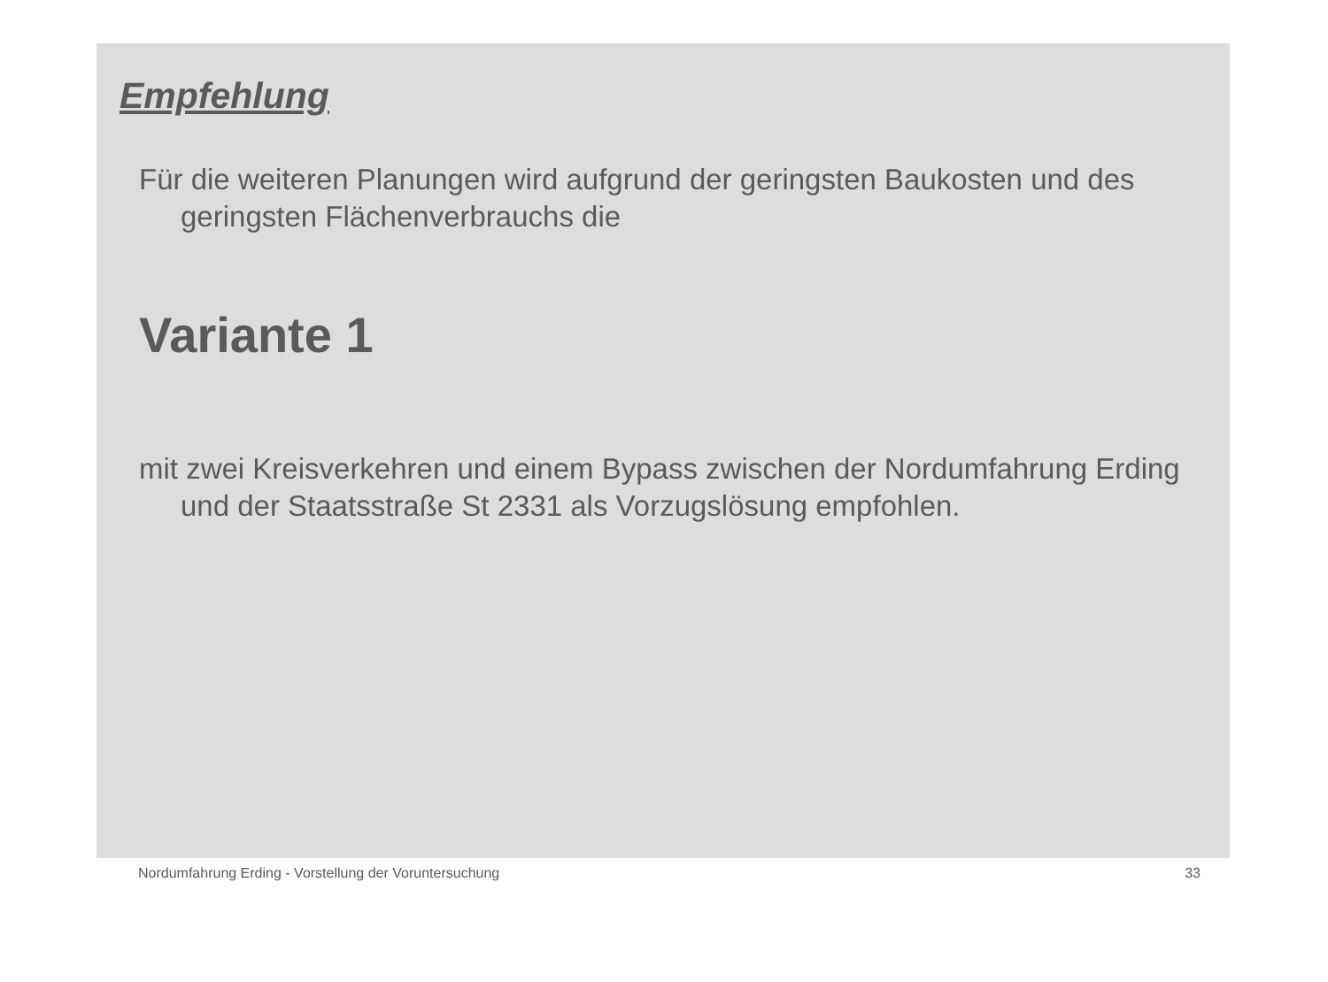Empfehlung
Für die weiteren Planungen wird aufgrund der geringsten Baukosten und des geringsten Flächenverbrauchs die
Variante 1
mit zwei Kreisverkehren und einem Bypass zwischen der Nordumfahrung Erding und der Staatsstraße St 2331 als Vorzugslösung empfohlen.
Nordumfahrung Erding - Vorstellung der Voruntersuchung 33